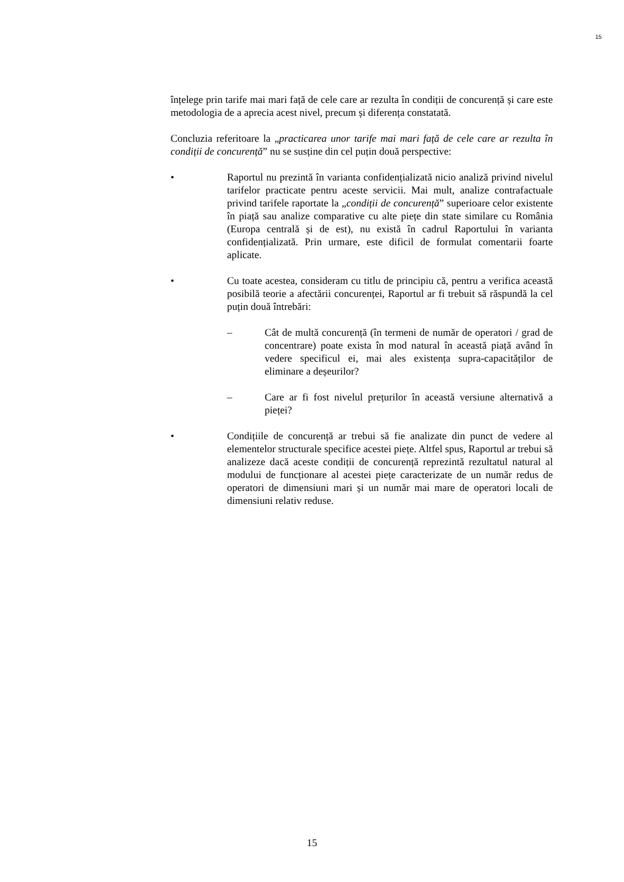15
înțelege prin tarife mai mari față de cele care ar rezulta în condiții de concurență și care este metodologia de a aprecia acest nivel, precum și diferența constatată.
Concluzia referitoare la „practicarea unor tarife mai mari față de cele care ar rezulta în condiții de concurență” nu se susține din cel puțin două perspective:
• Raportul nu prezintă în varianta confidențializată nicio analiză privind nivelul tarifelor practicate pentru aceste servicii. Mai mult, analize contrafactuale privind tarifele raportate la „condiții de concurență” superioare celor existente în piață sau analize comparative cu alte piețe din state similare cu România (Europa centrală și de est), nu există în cadrul Raportului în varianta confidențializată. Prin urmare, este dificil de formulat comentarii foarte aplicate.
• Cu toate acestea, consideram cu titlu de principiu că, pentru a verifica această posibilă teorie a afectării concurenței, Raportul ar fi trebuit să răspundă la cel puțin două întrebări:
– Cât de multă concurență (în termeni de număr de operatori / grad de concentrare) poate exista în mod natural în această piață având în vedere specificul ei, mai ales existența supra-capacităților de eliminare a deșeurilor?
– Care ar fi fost nivelul prețurilor în această versiune alternativă a pieței?
• Condițiile de concurență ar trebui să fie analizate din punct de vedere al elementelor structurale specifice acestei piețe. Altfel spus, Raportul ar trebui să analizeze dacă aceste condiții de concurență reprezintă rezultatul natural al modului de funcționare al acestei piețe caracterizate de un număr redus de operatori de dimensiuni mari și un număr mai mare de operatori locali de dimensiuni relativ reduse.
15